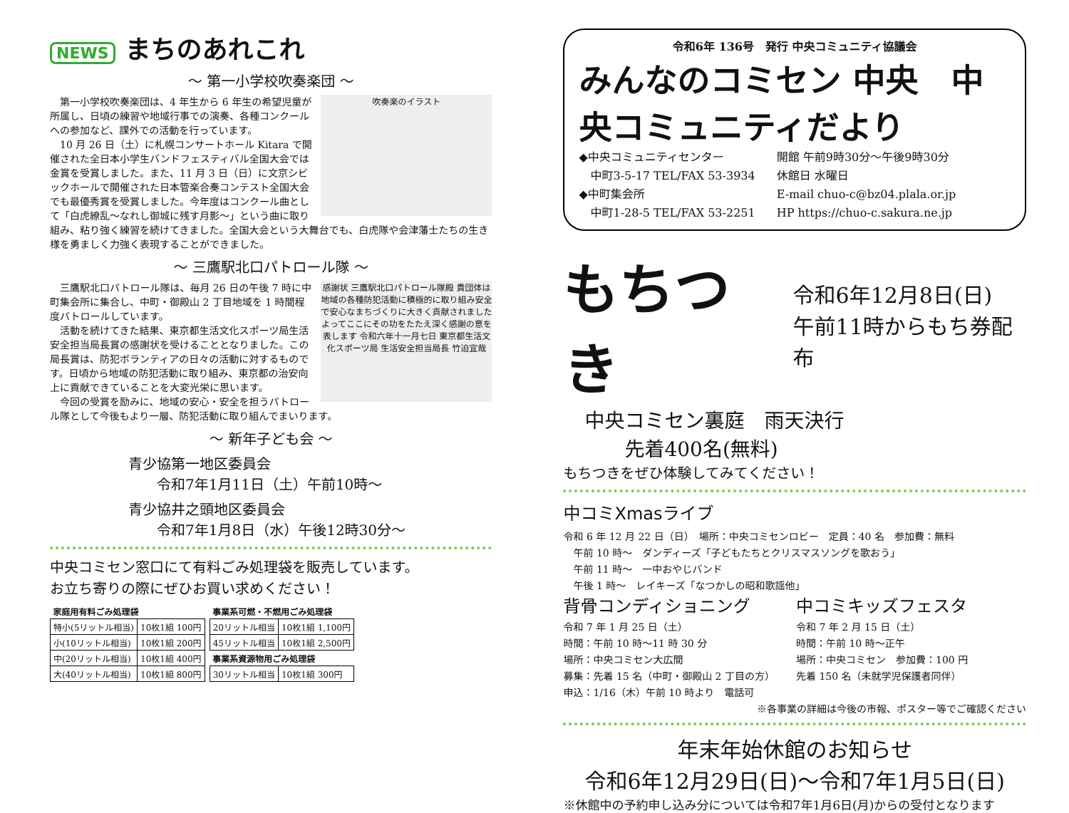NEWS まちのあれこれ
～ 第一小学校吹奏楽団 ～
吹奏楽のイラスト
第一小学校吹奏楽団は、4 年生から 6 年生の希望児童が所属し、日頃の練習や地域行事での演奏、各種コンクールへの参加など、課外での活動を行っています。
10 月 26 日（土）に札幌コンサートホール Kitara で開催された全日本小学生バンドフェスティバル全国大会では金賞を受賞しました。また、11 月 3 日（日）に文京シビックホールで開催された日本管楽合奏コンテスト全国大会でも最優秀賞を受賞しました。今年度はコンクール曲として「白虎繚乱～なれし御城に残す月影～」という曲に取り組み、粘り強く練習を続けてきました。全国大会という大舞台でも、白虎隊や会津藩士たちの生き様を勇ましく力強く表現することができました。
～ 三鷹駅北口パトロール隊 ～
感謝状 三鷹駅北口パトロール隊殿 貴団体は地域の各種防犯活動に積極的に取り組み安全で安心なまちづくりに大きく貢献されました よってここにその功をたたえ深く感謝の意を表します 令和六年十一月七日 東京都生活文化スポーツ局 生活安全担当局長 竹迫宜哉
三鷹駅北口パトロール隊は、毎月 26 日の午後 7 時に中町集会所に集合し、中町・御殿山 2 丁目地域を 1 時間程度パトロールしています。
活動を続けてきた結果、東京都生活文化スポーツ局生活安全担当局長賞の感謝状を受けることとなりました。この局長賞は、防犯ボランティアの日々の活動に対するものです。日頃から地域の防犯活動に取り組み、東京都の治安向上に貢献できていることを大変光栄に思います。
今回の受賞を励みに、地域の安心・安全を担うパトロール隊として今後もより一層、防犯活動に取り組んでまいります。
～ 新年子ども会 ～
青少協第一地区委員会
　　令和7年1月11日（土）午前10時～
青少協井之頭地区委員会
　　令和7年1月8日（水）午後12時30分～
中央コミセン窓口にて有料ごみ処理袋を販売しています。
お立ち寄りの際にぜひお買い求めください！
| 家庭用有料ごみ処理袋 | |
| --- | --- |
| 特小(5リットル相当) | 10枚1組 100円 |
| 小(10リットル相当) | 10枚1組 200円 |
| 中(20リットル相当) | 10枚1組 400円 |
| 大(40リットル相当) | 10枚1組 800円 |
| 事業系可燃・不燃用ごみ処理袋 | |
| --- | --- |
| 20リットル相当 | 10枚1組 1,100円 |
| 45リットル相当 | 10枚1組 2,500円 |
| 事業系資源物用ごみ処理袋 | |
| 30リットル相当 | 10枚1組 300円 |
令和6年 136号　発行 中央コミュニティ協議会
みんなのコミセン 中央　中央コミュニティだより
◆中央コミュニティセンター
　中町3-5-17 TEL/FAX 53-3934
◆中町集会所
　中町1-28-5 TEL/FAX 53-2251
開館 午前9時30分～午後9時30分
休館日 水曜日
E-mail chuo-c@bz04.plala.or.jp
HP https://chuo-c.sakura.ne.jp
もちつき
令和6年12月8日(日)
午前11時からもち券配布
中央コミセン裏庭　雨天決行
　　先着400名(無料)
もちつきをぜひ体験してみてください！
中コミXmasライブ
令和 6 年 12 月 22 日（日）　場所：中央コミセンロビー　定員：40 名　参加費：無料
　午前 10 時～　ダンディーズ「子どもたちとクリスマスソングを歌おう」
　午前 11 時～　一中おやじバンド
　午後 1 時～　レイキーズ「なつかしの昭和歌謡他」
背骨コンディショニング
令和 7 年 1 月 25 日（土）
時間：午前 10 時～11 時 30 分
場所：中央コミセン大広間
募集：先着 15 名（中町・御殿山 2 丁目の方）
申込：1/16（木）午前 10 時より　電話可
中コミキッズフェスタ
令和 7 年 2 月 15 日（土）
時間：午前 10 時～正午
場所：中央コミセン　参加費：100 円
先着 150 名（未就学児保護者同伴）
※各事業の詳細は今後の市報、ポスター等でご確認ください
年末年始休館のお知らせ
令和6年12月29日(日)～令和7年1月5日(日)
※休館中の予約申し込み分については令和7年1月6日(月)からの受付となります